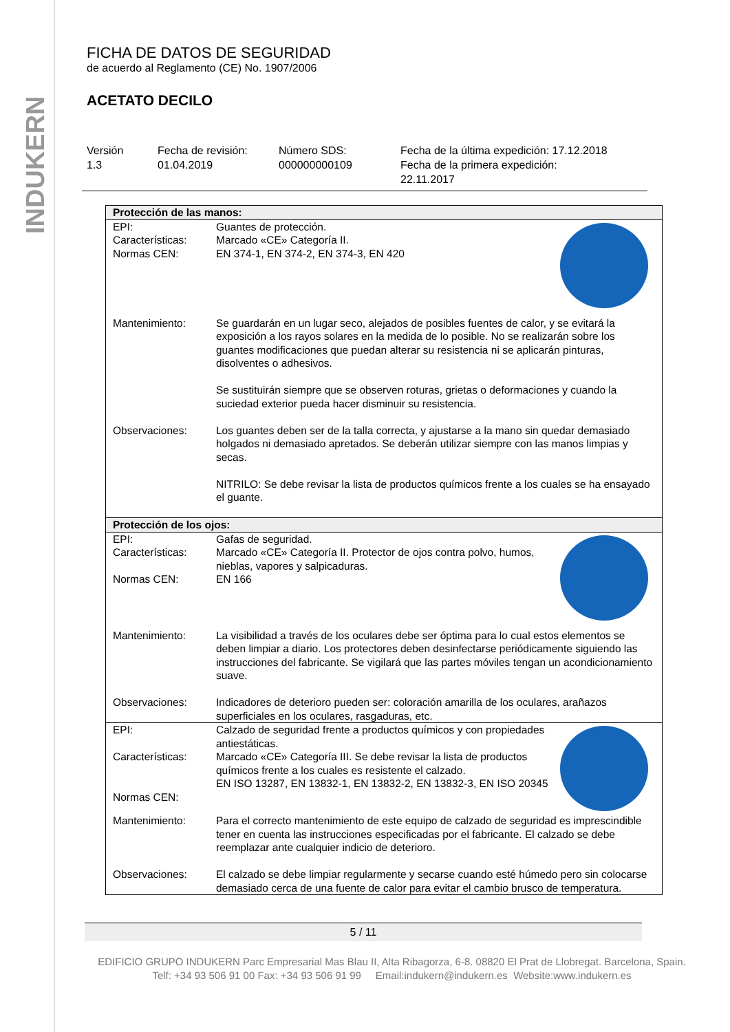INDUKERN
FICHA DE DATOS DE SEGURIDAD
de acuerdo al Reglamento (CE) No. 1907/2006
ACETATO DECILO
Versión
1.3
Fecha de revisión:
01.04.2019
Número SDS:
000000000109
Fecha de la última expedición: 17.12.2018
Fecha de la primera expedición:
22.11.2017
| Protección de las manos: | |
| EPI: Características: Normas CEN: | Guantes de protección. Marcado «CE» Categoría II. EN 374-1, EN 374-2, EN 374-3, EN 420 |
| Mantenimiento: | Se guardarán en un lugar seco, alejados de posibles fuentes de calor, y se evitará la exposición a los rayos solares en la medida de lo posible. No se realizarán sobre los guantes modificaciones que puedan alterar su resistencia ni se aplicarán pinturas, disolventes o adhesivos. Se sustituirán siempre que se observen roturas, grietas o deformaciones y cuando la suciedad exterior pueda hacer disminuir su resistencia. |
| Observaciones: | Los guantes deben ser de la talla correcta, y ajustarse a la mano sin quedar demasiado holgados ni demasiado apretados. Se deberán utilizar siempre con las manos limpias y secas. NITRILO: Se debe revisar la lista de productos químicos frente a los cuales se ha ensayado el guante. |
| Protección de los ojos: | |
| EPI: Características: Normas CEN: | Gafas de seguridad. Marcado «CE» Categoría II. Protector de ojos contra polvo, humos, nieblas, vapores y salpicaduras. EN 166 |
| Mantenimiento: | La visibilidad a través de los oculares debe ser óptima para lo cual estos elementos se deben limpiar a diario. Los protectores deben desinfectarse periódicamente siguiendo las instrucciones del fabricante. Se vigilará que las partes móviles tengan un acondicionamiento suave. |
| Observaciones: | Indicadores de deterioro pueden ser: coloración amarilla de los oculares, arañazos superficiales en los oculares, rasgaduras, etc. |
| EPI: Características: Normas CEN: | Calzado de seguridad frente a productos químicos y con propiedades antiestáticas. Marcado «CE» Categoría III. Se debe revisar la lista de productos químicos frente a los cuales es resistente el calzado. EN ISO 13287, EN 13832-1, EN 13832-2, EN 13832-3, EN ISO 20345 |
| Mantenimiento: | Para el correcto mantenimiento de este equipo de calzado de seguridad es imprescindible tener en cuenta las instrucciones especificadas por el fabricante. El calzado se debe reemplazar ante cualquier indicio de deterioro. |
| Observaciones: | El calzado se debe limpiar regularmente y secarse cuando esté húmedo pero sin colocarse demasiado cerca de una fuente de calor para evitar el cambio brusco de temperatura. |
5 / 11
EDIFICIO GRUPO INDUKERN Parc Empresarial Mas Blau II, Alta Ribagorza, 6-8. 08820 El Prat de Llobregat. Barcelona, Spain.
Telf: +34 93 506 91 00 Fax: +34 93 506 91 99 Email:indukern@indukern.es Website:www.indukern.es